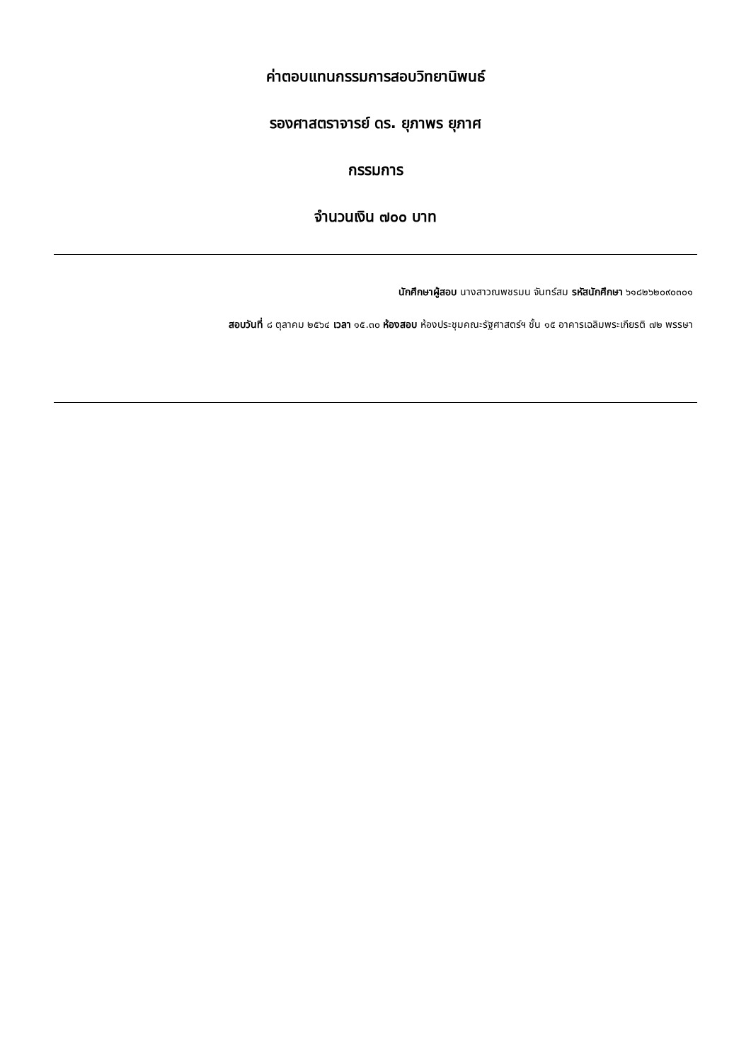ค่าตอบแทนกรรมการสอบวิทยานิพนธ์
รองศาสตราจารย์ ดร. ยุภาพร ยุภาศ
กรรมการ
จำนวนเงิน ๗๐๐ บาท
นักศึกษาผู้สอบ นางสาวณพชรมน จันทร์สม รหัสนักศึกษา ๖๑๘๒๖๒๐๙๐๓๐๑
สอบวันที่ ๘ ตุลาคม ๒๕๖๔ เวลา ๑๕.๓๐ ห้องสอบ ห้องประชุมคณะรัฐศาสตร์ฯ ชั้น ๑๕ อาคารเฉลิมพระเกียรติ ๗๒ พรรษา